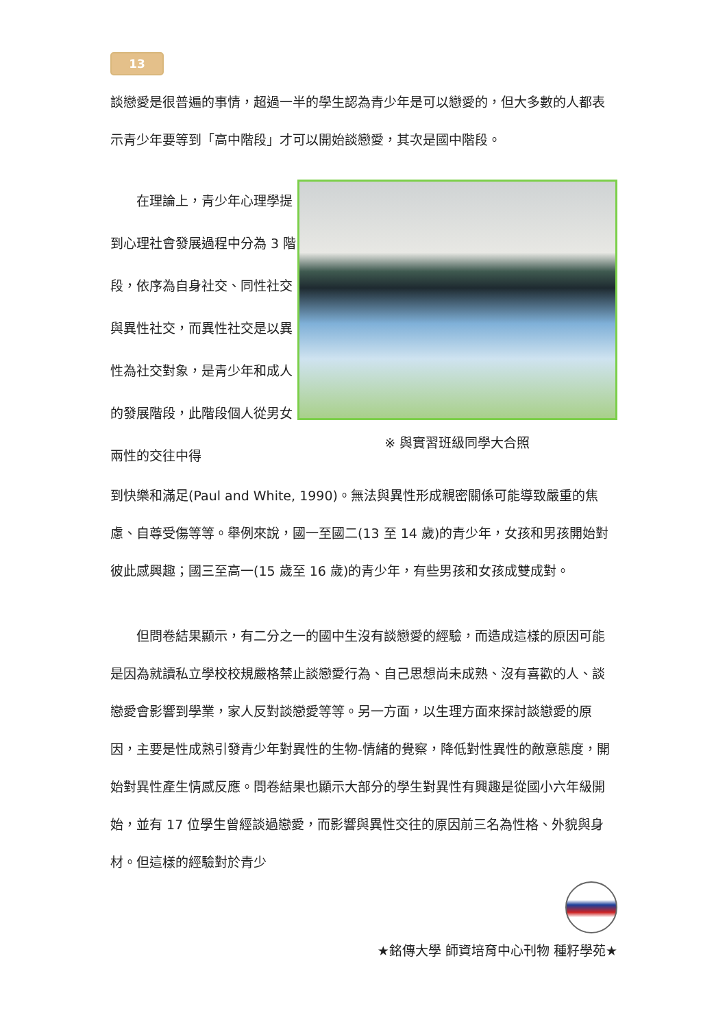13
談戀愛是很普遍的事情，超過一半的學生認為青少年是可以戀愛的，但大多數的人都表示青少年要等到「高中階段」才可以開始談戀愛，其次是國中階段。
　　在理論上，青少年心理學提到心理社會發展過程中分為 3 階段，依序為自身社交、同性社交與異性社交，而異性社交是以異性為社交對象，是青少年和成人的發展階段，此階段個人從男女兩性的交往中得
※ 與實習班級同學大合照
到快樂和滿足(Paul and White, 1990)。無法與異性形成親密關係可能導致嚴重的焦慮、自尊受傷等等。舉例來說，國一至國二(13 至 14 歲)的青少年，女孩和男孩開始對彼此感興趣；國三至高一(15 歲至 16 歲)的青少年，有些男孩和女孩成雙成對。
　　但問卷結果顯示，有二分之一的國中生沒有談戀愛的經驗，而造成這樣的原因可能是因為就讀私立學校校規嚴格禁止談戀愛行為、自己思想尚未成熟、沒有喜歡的人、談戀愛會影響到學業，家人反對談戀愛等等。另一方面，以生理方面來探討談戀愛的原因，主要是性成熟引發青少年對異性的生物-情緒的覺察，降低對性異性的敵意態度，開始對異性產生情感反應。問卷結果也顯示大部分的學生對異性有興趣是從國小六年級開始，並有 17 位學生曾經談過戀愛，而影響與異性交往的原因前三名為性格、外貌與身材。但這樣的經驗對於青少
★銘傳大學 師資培育中心刊物 種籽學苑★